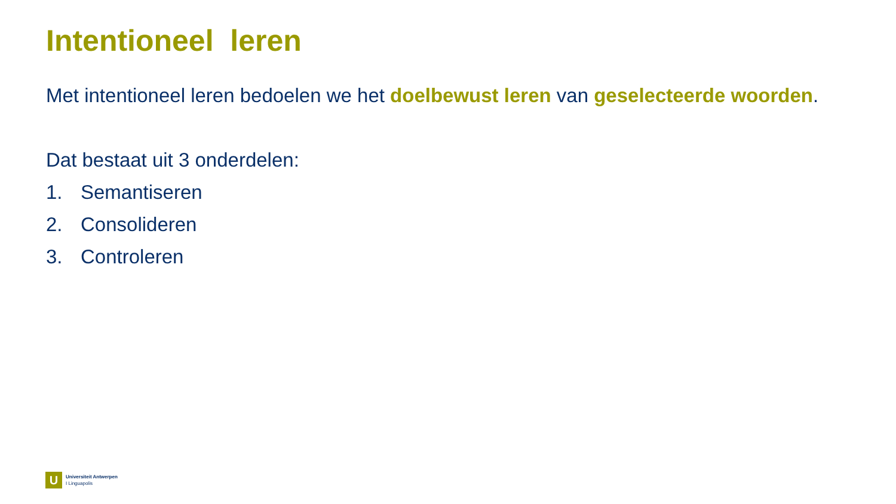Intentioneel leren
Met intentioneel leren bedoelen we het doelbewust leren van geselecteerde woorden.
Dat bestaat uit 3 onderdelen:
1. Semantiseren
2. Consolideren
3. Controleren
U
Universiteit Antwerpen
I Linguapolis